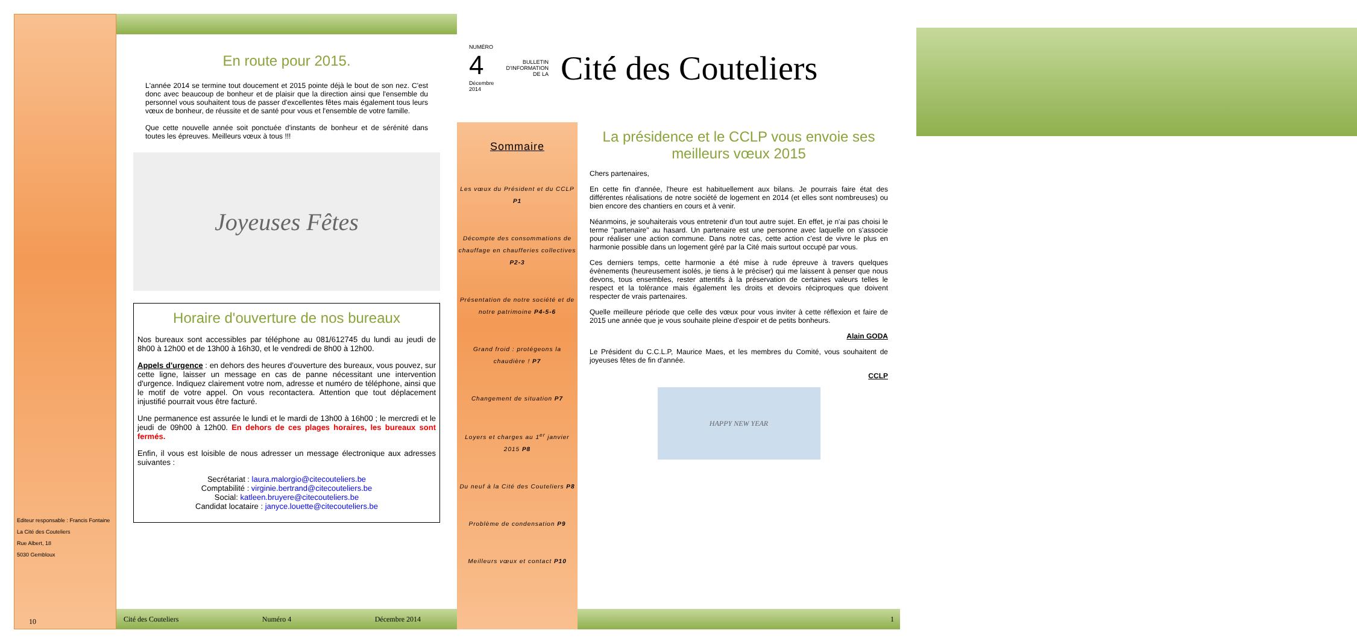Editeur responsable : Francis Fontaine
La Cité des Couteliers
Rue Albert, 18
5030 Gembloux
10
En route pour 2015.
L'année 2014 se termine tout doucement et 2015 pointe déjà le bout de son nez. C'est donc avec beaucoup de bonheur et de plaisir que la direction ainsi que l'ensemble du personnel vous souhaitent tous de passer d'excellentes fêtes mais également tous leurs vœux de bonheur, de réussite et de santé pour vous et l'ensemble de votre famille.
Que cette nouvelle année soit ponctuée d'instants de bonheur et de sérénité dans toutes les épreuves. Meilleurs vœux à tous !!!
Joyeuses Fêtes
Horaire d'ouverture de nos bureaux
Nos bureaux sont accessibles par téléphone au 081/612745 du lundi au jeudi de 8h00 à 12h00 et de 13h00 à 16h30, et le vendredi de 8h00 à 12h00.
Appels d'urgence : en dehors des heures d'ouverture des bureaux, vous pouvez, sur cette ligne, laisser un message en cas de panne nécessitant une intervention d'urgence. Indiquez clairement votre nom, adresse et numéro de téléphone, ainsi que le motif de votre appel. On vous recontactera. Attention que tout déplacement injustifié pourrait vous être facturé.
Une permanence est assurée le lundi et le mardi de 13h00 à 16h00 ; le mercredi et le jeudi de 09h00 à 12h00. En dehors de ces plages horaires, les bureaux sont fermés.
Enfin, il vous est loisible de nous adresser un message électronique aux adresses suivantes :
Secrétariat : laura.malorgio@citecouteliers.be
Comptabilité : virginie.bertrand@citecouteliers.be
Social: katleen.bruyere@citecouteliers.be
Candidat locataire : janyce.louette@citecouteliers.be
Cité des Couteliers Numéro 4 Décembre 2014
NUMÉRO
4
Décembre
2014
BULLETIN
D'INFORMATION
DE LA
Cité des Couteliers
Sommaire
Les vœux du Président et du CCLP P1
Décompte des consommations de chauffage en chaufferies collectives P2-3
Présentation de notre société et de notre patrimoine P4-5-6
Grand froid : protégeons la chaudière ! P7
Changement de situation P7
Loyers et charges au 1<sup>er</sup> janvier 2015 P8
Du neuf à la Cité des Couteliers P8
Problème de condensation P9
Meilleurs vœux et contact P10
La présidence et le CCLP vous envoie ses meilleurs vœux 2015
Chers partenaires,
En cette fin d'année, l'heure est habituellement aux bilans. Je pourrais faire état des différentes réalisations de notre société de logement en 2014 (et elles sont nombreuses) ou bien encore des chantiers en cours et à venir.
Néanmoins, je souhaiterais vous entretenir d'un tout autre sujet. En effet, je n'ai pas choisi le terme "partenaire" au hasard. Un partenaire est une personne avec laquelle on s'associe pour réaliser une action commune. Dans notre cas, cette action c'est de vivre le plus en harmonie possible dans un logement géré par la Cité mais surtout occupé par vous.
Ces derniers temps, cette harmonie a été mise à rude épreuve à travers quelques évènements (heureusement isolés, je tiens à le préciser) qui me laissent à penser que nous devons, tous ensembles, rester attentifs à la préservation de certaines valeurs telles le respect et la tolérance mais également les droits et devoirs réciproques que doivent respecter de vrais partenaires.
Quelle meilleure période que celle des vœux pour vous inviter à cette réflexion et faire de 2015 une année que je vous souhaite pleine d'espoir et de petits bonheurs.
Alain GODA
Le Président du C.C.L.P, Maurice Maes, et les membres du Comité, vous souhaitent de joyeuses fêtes de fin d'année.
CCLP
HAPPY NEW YEAR
1